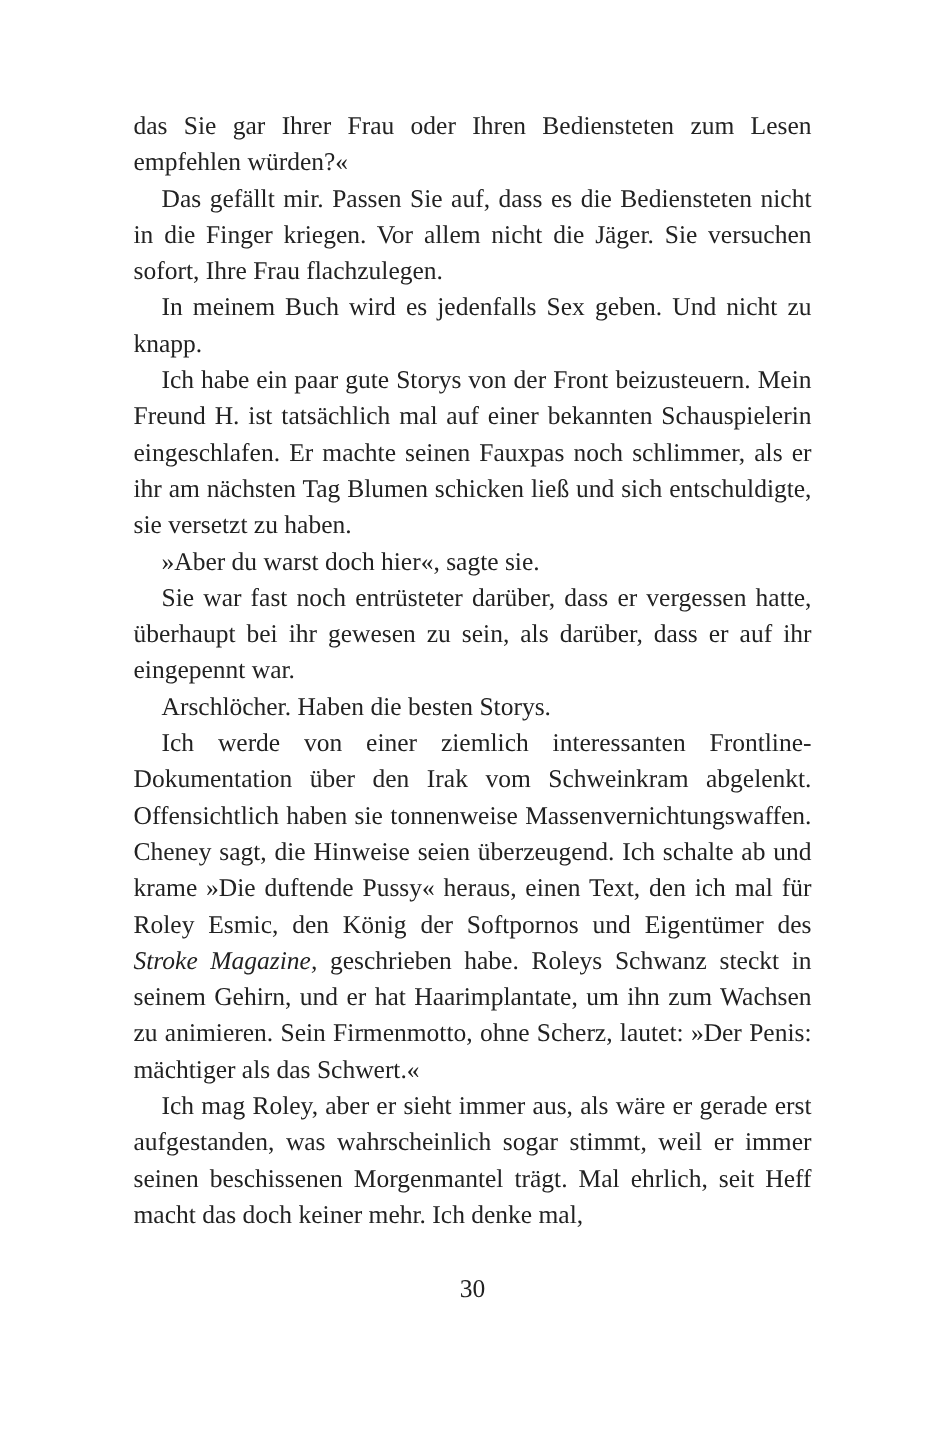das Sie gar Ihrer Frau oder Ihren Bediensteten zum Lesen empfehlen würden?«
Das gefällt mir. Passen Sie auf, dass es die Bediensteten nicht in die Finger kriegen. Vor allem nicht die Jäger. Sie versuchen sofort, Ihre Frau flachzulegen.
In meinem Buch wird es jedenfalls Sex geben. Und nicht zu knapp.
Ich habe ein paar gute Storys von der Front beizusteuern. Mein Freund H. ist tatsächlich mal auf einer bekannten Schauspielerin eingeschlafen. Er machte seinen Fauxpas noch schlimmer, als er ihr am nächsten Tag Blumen schicken ließ und sich entschuldigte, sie versetzt zu haben.
»Aber du warst doch hier«, sagte sie.
Sie war fast noch entrüsteter darüber, dass er vergessen hatte, überhaupt bei ihr gewesen zu sein, als darüber, dass er auf ihr eingepennt war.
Arschlöcher. Haben die besten Storys.
Ich werde von einer ziemlich interessanten Frontline-Dokumentation über den Irak vom Schweinkram abgelenkt. Offensichtlich haben sie tonnenweise Massenvernichtungswaffen. Cheney sagt, die Hinweise seien überzeugend. Ich schalte ab und krame »Die duftende Pussy« heraus, einen Text, den ich mal für Roley Esmic, den König der Softpornos und Eigentümer des Stroke Magazine, geschrieben habe. Roleys Schwanz steckt in seinem Gehirn, und er hat Haarimplantate, um ihn zum Wachsen zu animieren. Sein Firmenmotto, ohne Scherz, lautet: »Der Penis: mächtiger als das Schwert.«
Ich mag Roley, aber er sieht immer aus, als wäre er gerade erst aufgestanden, was wahrscheinlich sogar stimmt, weil er immer seinen beschissenen Morgenmantel trägt. Mal ehrlich, seit Heff macht das doch keiner mehr. Ich denke mal,
30